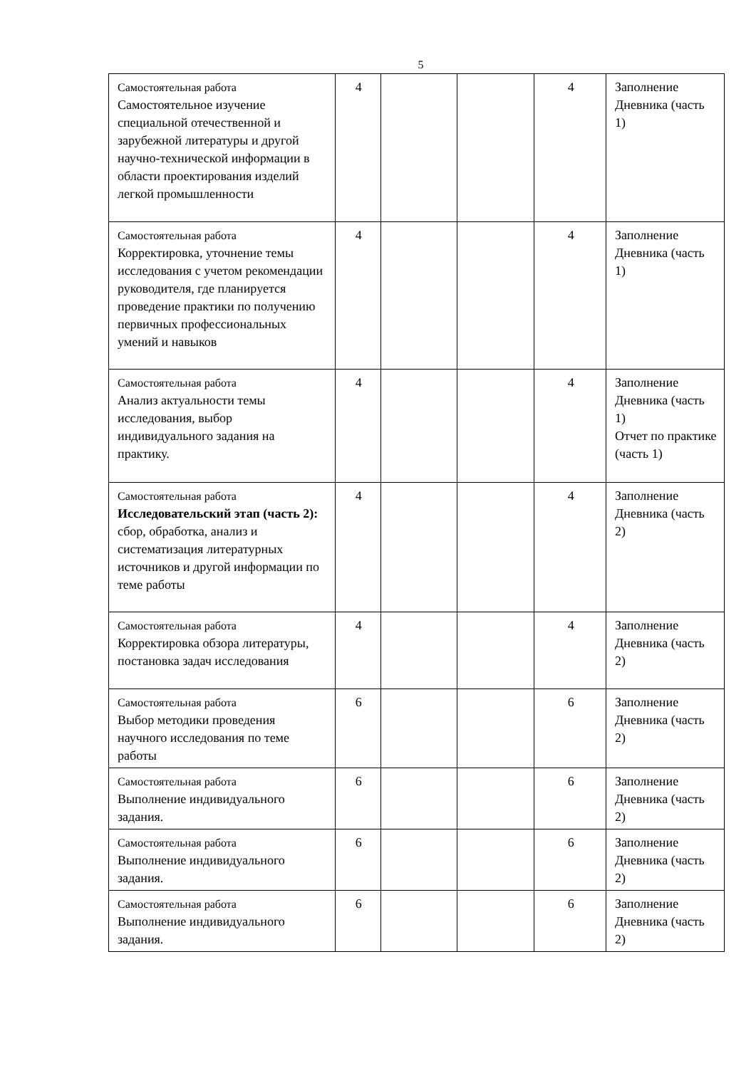5
| Самостоятельная работа Самостоятельное изучение специальной отечественной и зарубежной литературы и другой научно-технической информации в области проектирования изделий легкой промышленности | 4 | | | 4 | Заполнение Дневника (часть 1) |
| Самостоятельная работа Корректировка, уточнение темы исследования с учетом рекомендации руководителя, где планируется проведение практики по получению первичных профессиональных умений и навыков | 4 | | | 4 | Заполнение Дневника (часть 1) |
| Самостоятельная работа Анализ актуальности темы исследования, выбор индивидуального задания на практику. | 4 | | | 4 | Заполнение Дневника (часть 1) Отчет по практике (часть 1) |
| Самостоятельная работа Исследовательский этап (часть 2): сбор, обработка, анализ и систематизация литературных источников и другой информации по теме работы | 4 | | | 4 | Заполнение Дневника (часть 2) |
| Самостоятельная работа Корректировка обзора литературы, постановка задач исследования | 4 | | | 4 | Заполнение Дневника (часть 2) |
| Самостоятельная работа Выбор методики проведения научного исследования по теме работы | 6 | | | 6 | Заполнение Дневника (часть 2) |
| Самостоятельная работа Выполнение индивидуального задания. | 6 | | | 6 | Заполнение Дневника (часть 2) |
| Самостоятельная работа Выполнение индивидуального задания. | 6 | | | 6 | Заполнение Дневника (часть 2) |
| Самостоятельная работа Выполнение индивидуального задания. | 6 | | | 6 | Заполнение Дневника (часть 2) |